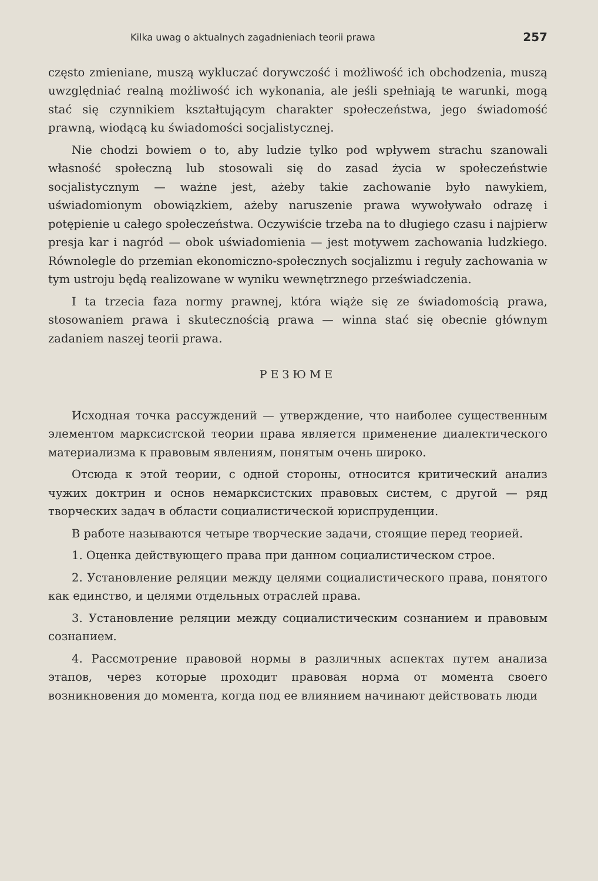Kilka uwag o aktualnych zagadnieniach teorii prawa 257
często zmieniane, muszą wykluczać dorywczość i możliwość ich obchodzenia, muszą uwzględniać realną możliwość ich wykonania, ale jeśli spełniają te warunki, mogą stać się czynnikiem kształtującym charakter społeczeństwa, jego świadomość prawną, wiodącą ku świadomości socjalistycznej.
Nie chodzi bowiem o to, aby ludzie tylko pod wpływem strachu szanowali własność społeczną lub stosowali się do zasad życia w społeczeństwie socjalistycznym — ważne jest, ażeby takie zachowanie było nawykiem, uświadomionym obowiązkiem, ażeby naruszenie prawa wywoływało odrazę i potępienie u całego społeczeństwa. Oczywiście trzeba na to długiego czasu i najpierw presja kar i nagród — obok uświadomienia — jest motywem zachowania ludzkiego. Równolegle do przemian ekonomiczno-społecznych socjalizmu i reguły zachowania w tym ustroju będą realizowane w wyniku wewnętrznego przeświadczenia.
I ta trzecia faza normy prawnej, która wiąże się ze świadomością prawa, stosowaniem prawa i skutecznością prawa — winna stać się obecnie głównym zadaniem naszej teorii prawa.
РЕЗЮМЕ
Исходная точка рассуждений — утверждение, что наиболее существенным элементом марксистской теории права является применение диалектического материализма к правовым явлениям, понятым очень широко.
Отсюда к этой теории, с одной стороны, относится критический анализ чужих доктрин и основ немарксистских правовых систем, с другой — ряд творческих задач в области социалистической юриспруденции.
В работе называются четыре творческие задачи, стоящие перед теорией.
1. Оценка действующего права при данном социалистическом строе.
2. Установление реляции между целями социалистического права, понятого как единство, и целями отдельных отраслей права.
3. Установление реляции между социалистическим сознанием и правовым сознанием.
4. Рассмотрение правовой нормы в различных аспектах путем анализа этапов, через которые проходит правовая норма от момента своего возникновения до момента, когда под ее влиянием начинают действовать люди